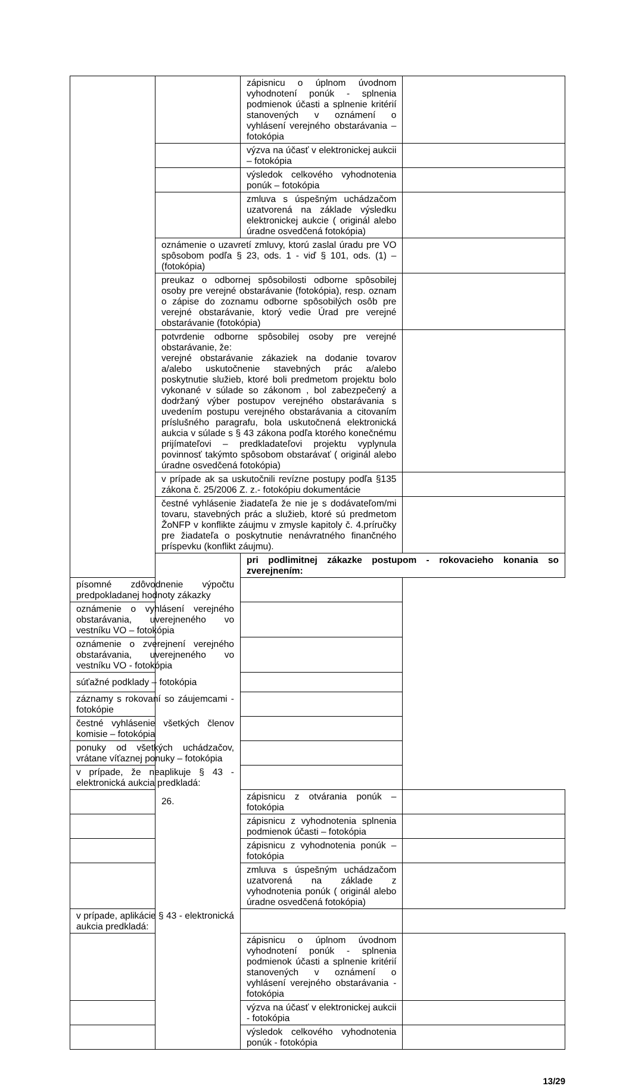| | | zápisnicu o úplnom úvodnom vyhodnotení ponúk - splnenia podmienok účasti a splnenie kritérií stanovených v oznámení o vyhlásení verejného obstarávania – fotokópia | |
| | | výzva na účasť v elektronickej aukcii – fotokópia | |
| | | výsledok celkového vyhodnotenia ponúk – fotokópia | |
| | | zmluva s úspešným uchádzačom uzatvorená na základe výsledku elektronickej aukcie ( originál alebo úradne osvedčená fotokópia) | |
| | oznámenie o uzavretí zmluvy, ktorú zaslal úradu pre VO spôsobom podľa § 23, ods. 1 - viď § 101, ods. (1) – (fotokópia) | | |
| | preukaz o odbornej spôsobilosti odborne spôsobilej osoby pre verejné obstarávanie (fotokópia), resp. oznam o zápise do zoznamu odborne spôsobilých osôb pre verejné obstarávanie, ktorý vedie Úrad pre verejné obstarávanie (fotokópia) | | |
| | potvrdenie odborne spôsobilej osoby pre verejné obstarávanie, že: verejné obstarávanie zákaziek na dodanie tovarov a/alebo uskutočnenie stavebných prác a/alebo poskytnutie služieb, ktoré boli predmetom projektu bolo vykonané v súlade so zákonom , bol zabezpečený a dodržaný výber postupov verejného obstarávania s uvedením postupu verejného obstarávania a citovaním príslušného paragrafu, bola uskutočnená elektronická aukcia v súlade s § 43 zákona podľa ktorého konečnému prijímateľovi – predkladateľovi projektu vyplynula povinnosť takýmto spôsobom obstarávať ( originál alebo úradne osvedčená fotokópia) | | |
| | v prípade ak sa uskutočnili revízne postupy podľa §135 zákona č. 25/2006 Z. z.- fotokópiu dokumentácie | | |
| | čestné vyhlásenie žiadateľa že nie je s dodávateľom/mi tovaru, stavebných prác a služieb, ktoré sú predmetom ŽoNFP v konflikte záujmu v zmysle kapitoly č. 4.príručky pre žiadateľa o poskytnutie nenávratného finančného príspevku (konflikt záujmu). | | |
| | 26. | pri podlimitnej zákazke postupom - rokovacieho konania so zverejnením: | |
| písomné zdôvodnenie výpočtu predpokladanej hodnoty zákazky | | | |
| oznámenie o vyhlásení verejného obstarávania, uverejneného vo vestníku VO – fotokópia | | | |
| oznámenie o zverejnení verejného obstarávania, uverejneného vo vestníku VO - fotokópia | | | |
| súťažné podklady – fotokópia | | | |
| záznamy s rokovaní so záujemcami - fotokópie | | | |
| čestné vyhlásenie všetkých členov komisie – fotokópia | | | |
| ponuky od všetkých uchádzačov, vrátane víťaznej ponuky – fotokópia | | | |
| v prípade, že neaplikuje § 43 - elektronická aukcia predkladá: | | | |
| | | zápisnicu z otvárania ponúk – fotokópia | |
| | | zápisnicu z vyhodnotenia splnenia podmienok účasti – fotokópia | |
| | | zápisnicu z vyhodnotenia ponúk – fotokópia | |
| | | zmluva s úspešným uchádzačom uzatvorená na základe z vyhodnotenia ponúk ( originál alebo úradne osvedčená fotokópia) | |
| v prípade, aplikácie § 43 - elektronická aukcia predkladá: | | | |
| | | zápisnicu o úplnom úvodnom vyhodnotení ponúk - splnenia podmienok účasti a splnenie kritérií stanovených v oznámení o vyhlásení verejného obstarávania - fotokópia | |
| | | výzva na účasť v elektronickej aukcii - fotokópia | |
| | | výsledok celkového vyhodnotenia ponúk - fotokópia | |
13/29